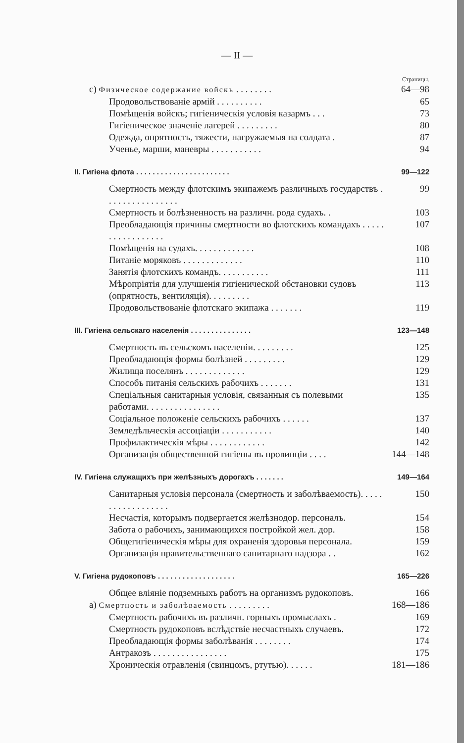— II —
Страницы.
c) Физическое содержание войскъ . . . . . . . . 64—98
Продовольствованіе армій . . . . . . . . . . 65
Помѣщенія войскъ; гигіеническія условія казармъ . . . 73
Гигіеническое значеніе лагерей . . . . . . . . . 80
Одежда, опрятность, тяжести, нагружаемыя на солдата . 87
Ученье, марши, маневры . . . . . . . . . . . 94
II. Гигіена флота . . . . . . . . . . . . . . . . . . . . . . . 99—122
Смертность между флотскимъ экипажемъ различныхъ государствъ . . . . . . . . . . . . . . . . 99
Смертность и болѣзненность на различн. рода судахъ. . 103
Преобладающія причины смертности во флотскихъ командахъ . . . . . . . . . . . . . . . . . 107
Помѣщенія на судахъ. . . . . . . . . . . . . 108
Питаніе моряковъ . . . . . . . . . . . . . 110
Занятія флотскихъ командъ. . . . . . . . . . . 111
Мѣропріятія для улучшенія гигіенической обстановки судовъ (опрятность, вентиляція). . . . . . . . . 113
Продовольствованіе флотскаго экипажа . . . . . . . 119
III. Гигіена сельскаго населенія . . . . . . . . . . . . . . . 123—148
Смертность въ сельскомъ населеніи. . . . . . . . . 125
Преобладающія формы болѣзней . . . . . . . . . 129
Жилища поселянъ . . . . . . . . . . . . . 129
Способъ питанія сельскихъ рабочихъ . . . . . . . 131
Спеціальныя санитарныя условія, связанныя съ полевыми работами. . . . . . . . . . . . . . . . 135
Соціальное положеніе сельскихъ рабочихъ . . . . . . 137
Земледѣльческія ассоціаціи . . . . . . . . . . . 140
Профилактическія мѣры . . . . . . . . . . . . 142
Организація общественной гигіены въ провинціи . . . . 144—148
IV. Гигіена служащихъ при желѣзныхъ дорогахъ . . . . . . . 149—164
Санитарныя условія персонала (смертность и заболѣваемость). . . . . . . . . . . . . . . . . . 150
Несчастія, которымъ подвергается желѣзнодор. персоналъ. 154
Забота о рабочихъ, занимающихся постройкой жел. дор. 158
Общегигіеническія мѣры для охраненія здоровья персонала. 159
Организація правительственнаго санитарнаго надзора . . 162
V. Гигіена рудокоповъ . . . . . . . . . . . . . . . . . . . 165—226
Общее вліяніе подземныхъ работъ на организмъ рудокоповъ. 166
a) Смертность и заболѣваемость . . . . . . . . . 168—186
Смертность рабочихъ въ различн. горныхъ промыслахъ . 169
Смертность рудокоповъ вслѣдствіе несчастныхъ случаевъ. 172
Преобладающія формы заболѣванія . . . . . . . . 174
Антракозъ . . . . . . . . . . . . . . . . 175
Хроническія отравленія (свинцомъ, ртутью). . . . . . 181—186